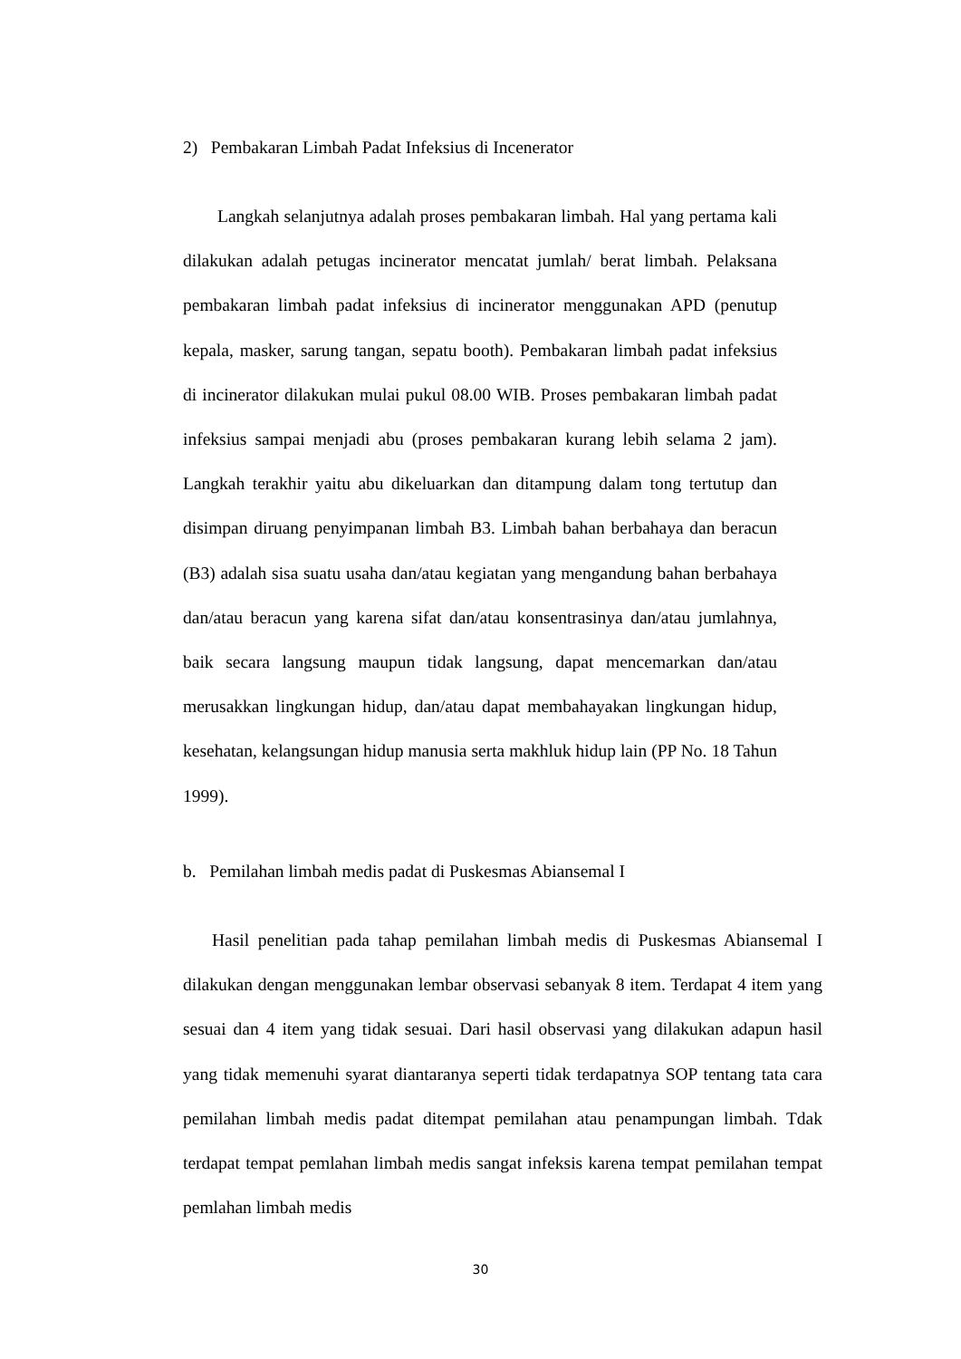2) Pembakaran Limbah Padat Infeksius di Incenerator
Langkah selanjutnya adalah proses pembakaran limbah. Hal yang pertama kali dilakukan adalah petugas incinerator mencatat jumlah/ berat limbah. Pelaksana pembakaran limbah padat infeksius di incinerator menggunakan APD (penutup kepala, masker, sarung tangan, sepatu booth). Pembakaran limbah padat infeksius di incinerator dilakukan mulai pukul 08.00 WIB. Proses pembakaran limbah padat infeksius sampai menjadi abu (proses pembakaran kurang lebih selama 2 jam). Langkah terakhir yaitu abu dikeluarkan dan ditampung dalam tong tertutup dan disimpan diruang penyimpanan limbah B3. Limbah bahan berbahaya dan beracun (B3) adalah sisa suatu usaha dan/atau kegiatan yang mengandung bahan berbahaya dan/atau beracun yang karena sifat dan/atau konsentrasinya dan/atau jumlahnya, baik secara langsung maupun tidak langsung, dapat mencemarkan dan/atau merusakkan lingkungan hidup, dan/atau dapat membahayakan lingkungan hidup, kesehatan, kelangsungan hidup manusia serta makhluk hidup lain (PP No. 18 Tahun 1999).
b. Pemilahan limbah medis padat di Puskesmas Abiansemal I
Hasil penelitian pada tahap pemilahan limbah medis di Puskesmas Abiansemal I dilakukan dengan menggunakan lembar observasi sebanyak 8 item. Terdapat 4 item yang sesuai dan 4 item yang tidak sesuai. Dari hasil observasi yang dilakukan adapun hasil yang tidak memenuhi syarat diantaranya seperti tidak terdapatnya SOP tentang tata cara pemilahan limbah medis padat ditempat pemilahan atau penampungan limbah. Tdak terdapat tempat pemlahan limbah medis sangat infeksis karena tempat pemilahan tempat pemlahan limbah medis
30